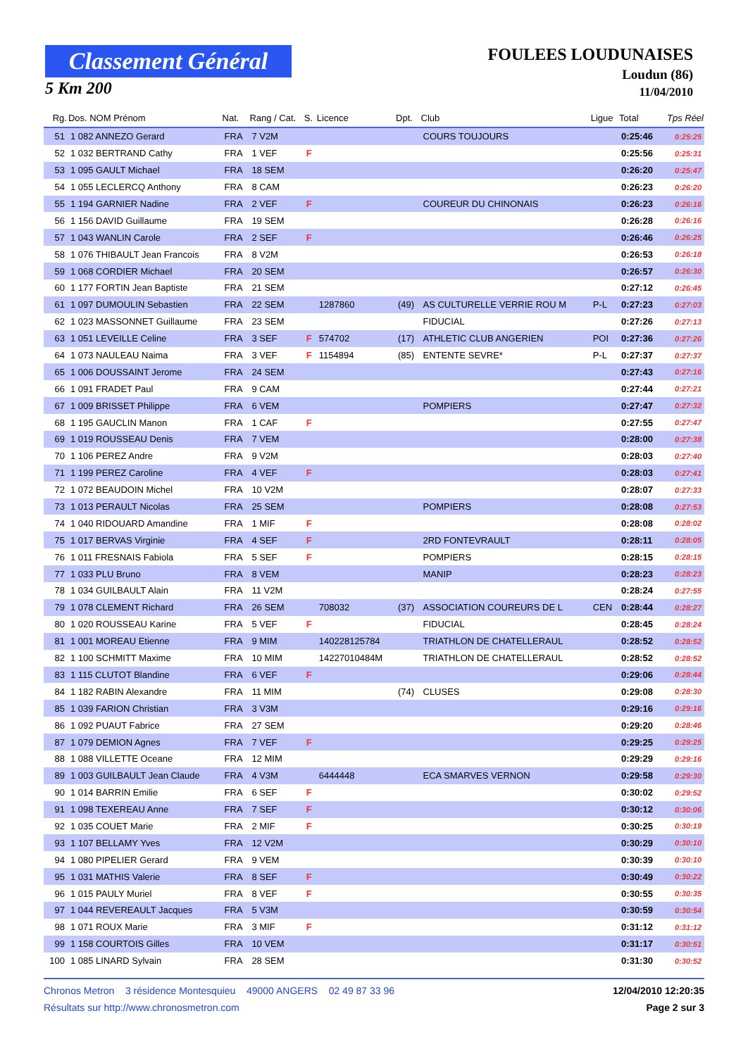Classement Général
5 Km 200
FOULEES LOUDUNAISES
Loudun (86)
11/04/2010
| Rg. | Dos. NOM Prénom | Nat. | Rang / Cat. | S. | Licence | Dpt. | Club | Ligue | Total | Tps Réel |
| --- | --- | --- | --- | --- | --- | --- | --- | --- | --- | --- |
| 51 | 1 082 ANNEZO Gerard | FRA | 7 V2M | | | | COURS TOUJOURS | | 0:25:46 | 0:25:25 |
| 52 | 1 032 BERTRAND Cathy | FRA | 1 VEF | F | | | | | 0:25:56 | 0:25:31 |
| 53 | 1 095 GAULT Michael | FRA | 18 SEM | | | | | | 0:26:20 | 0:25:47 |
| 54 | 1 055 LECLERCQ Anthony | FRA | 8 CAM | | | | | | 0:26:23 | 0:26:20 |
| 55 | 1 194 GARNIER Nadine | FRA | 2 VEF | F | | | COUREUR DU CHINONAIS | | 0:26:23 | 0:26:16 |
| 56 | 1 156 DAVID Guillaume | FRA | 19 SEM | | | | | | 0:26:28 | 0:26:16 |
| 57 | 1 043 WANLIN Carole | FRA | 2 SEF | F | | | | | 0:26:46 | 0:26:25 |
| 58 | 1 076 THIBAULT Jean Francois | FRA | 8 V2M | | | | | | 0:26:53 | 0:26:18 |
| 59 | 1 068 CORDIER Michael | FRA | 20 SEM | | | | | | 0:26:57 | 0:26:30 |
| 60 | 1 177 FORTIN Jean Baptiste | FRA | 21 SEM | | | | | | 0:27:12 | 0:26:45 |
| 61 | 1 097 DUMOULIN Sebastien | FRA | 22 SEM | | 1287860 | (49) | AS CULTURELLE VERRIE ROU M | P-L | 0:27:23 | 0:27:03 |
| 62 | 1 023 MASSONNET Guillaume | FRA | 23 SEM | | | | FIDUCIAL | | 0:27:26 | 0:27:13 |
| 63 | 1 051 LEVEILLE Celine | FRA | 3 SEF | F | 574702 | (17) | ATHLETIC CLUB ANGERIEN | POI | 0:27:36 | 0:27:26 |
| 64 | 1 073 NAULEAU Naima | FRA | 3 VEF | F | 1154894 | (85) | ENTENTE SEVRE* | P-L | 0:27:37 | 0:27:37 |
| 65 | 1 006 DOUSSAINT Jerome | FRA | 24 SEM | | | | | | 0:27:43 | 0:27:16 |
| 66 | 1 091 FRADET Paul | FRA | 9 CAM | | | | | | 0:27:44 | 0:27:21 |
| 67 | 1 009 BRISSET Philippe | FRA | 6 VEM | | | | POMPIERS | | 0:27:47 | 0:27:32 |
| 68 | 1 195 GAUCLIN Manon | FRA | 1 CAF | F | | | | | 0:27:55 | 0:27:47 |
| 69 | 1 019 ROUSSEAU Denis | FRA | 7 VEM | | | | | | 0:28:00 | 0:27:38 |
| 70 | 1 106 PEREZ Andre | FRA | 9 V2M | | | | | | 0:28:03 | 0:27:40 |
| 71 | 1 199 PEREZ Caroline | FRA | 4 VEF | F | | | | | 0:28:03 | 0:27:41 |
| 72 | 1 072 BEAUDOIN Michel | FRA | 10 V2M | | | | | | 0:28:07 | 0:27:33 |
| 73 | 1 013 PERAULT Nicolas | FRA | 25 SEM | | | | POMPIERS | | 0:28:08 | 0:27:53 |
| 74 | 1 040 RIDOUARD Amandine | FRA | 1 MIF | F | | | | | 0:28:08 | 0:28:02 |
| 75 | 1 017 BERVAS Virginie | FRA | 4 SEF | F | | | 2RD FONTEVRAULT | | 0:28:11 | 0:28:05 |
| 76 | 1 011 FRESNAIS Fabiola | FRA | 5 SEF | F | | | POMPIERS | | 0:28:15 | 0:28:15 |
| 77 | 1 033 PLU Bruno | FRA | 8 VEM | | | | MANIP | | 0:28:23 | 0:28:23 |
| 78 | 1 034 GUILBAULT Alain | FRA | 11 V2M | | | | | | 0:28:24 | 0:27:55 |
| 79 | 1 078 CLEMENT Richard | FRA | 26 SEM | | 708032 | (37) | ASSOCIATION COUREURS DE L | CEN | 0:28:44 | 0:28:27 |
| 80 | 1 020 ROUSSEAU Karine | FRA | 5 VEF | F | | | FIDUCIAL | | 0:28:45 | 0:28:24 |
| 81 | 1 001 MOREAU Etienne | FRA | 9 MIM | | 140228125784 | | TRIATHLON DE CHATELLERAUL | | 0:28:52 | 0:28:52 |
| 82 | 1 100 SCHMITT Maxime | FRA | 10 MIM | | 14227010484M | | TRIATHLON DE CHATELLERAUL | | 0:28:52 | 0:28:52 |
| 83 | 1 115 CLUTOT Blandine | FRA | 6 VEF | F | | | | | 0:29:06 | 0:28:44 |
| 84 | 1 182 RABIN Alexandre | FRA | 11 MIM | | | (74) | CLUSES | | 0:29:08 | 0:28:30 |
| 85 | 1 039 FARION Christian | FRA | 3 V3M | | | | | | 0:29:16 | 0:29:16 |
| 86 | 1 092 PUAUT Fabrice | FRA | 27 SEM | | | | | | 0:29:20 | 0:28:46 |
| 87 | 1 079 DEMION Agnes | FRA | 7 VEF | F | | | | | 0:29:25 | 0:29:25 |
| 88 | 1 088 VILLETTE Oceane | FRA | 12 MIM | | | | | | 0:29:29 | 0:29:16 |
| 89 | 1 003 GUILBAULT Jean Claude | FRA | 4 V3M | | 6444448 | | ECA SMARVES VERNON | | 0:29:58 | 0:29:30 |
| 90 | 1 014 BARRIN Emilie | FRA | 6 SEF | F | | | | | 0:30:02 | 0:29:52 |
| 91 | 1 098 TEXEREAU Anne | FRA | 7 SEF | F | | | | | 0:30:12 | 0:30:06 |
| 92 | 1 035 COUET Marie | FRA | 2 MIF | F | | | | | 0:30:25 | 0:30:19 |
| 93 | 1 107 BELLAMY Yves | FRA | 12 V2M | | | | | | 0:30:29 | 0:30:10 |
| 94 | 1 080 PIPELIER Gerard | FRA | 9 VEM | | | | | | 0:30:39 | 0:30:10 |
| 95 | 1 031 MATHIS Valerie | FRA | 8 SEF | F | | | | | 0:30:49 | 0:30:22 |
| 96 | 1 015 PAULY Muriel | FRA | 8 VEF | F | | | | | 0:30:55 | 0:30:35 |
| 97 | 1 044 REVEREAULT Jacques | FRA | 5 V3M | | | | | | 0:30:59 | 0:30:54 |
| 98 | 1 071 ROUX Marie | FRA | 3 MIF | F | | | | | 0:31:12 | 0:31:12 |
| 99 | 1 158 COURTOIS Gilles | FRA | 10 VEM | | | | | | 0:31:17 | 0:30:51 |
| 100 | 1 085 LINARD Sylvain | FRA | 28 SEM | | | | | | 0:31:30 | 0:30:52 |
Chronos Metron 3 résidence Montesquieu 49000 ANGERS 02 49 87 33 96 12/04/2010 12:20:35
Résultats sur http://www.chronosmetron.com Page 2 sur 3